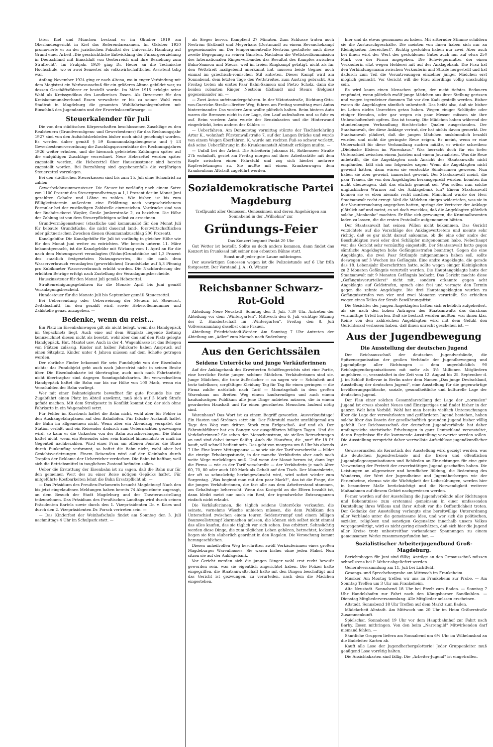täten Kiel und München bestand er im Oktober 1919 am Oberlandesgericht in Kiel das Referendarexamen. Im Oktober 1920 promovierte er an der juristischen Fakultät der Universität Hamburg auf Grund einer Arbeit „Die geschichtliche Entwicklung der Fürsorgeerziehung in Deutschland mit Einschluß von Oesterreich und ihre Beziehung zum Strafrecht". Im Frühjahr 1920 ging Dr. Heuer an die Technische Hochschule, wo er zwei Semester als volkswirtschaftlicher Assistent tätig war.
Anfang November 1924 ging er nach Altona, wo in enger Verbindung mit dem Magistrat ein Werbeausschuß für ein größeres Altona gebildet war, zu dessen Geschäftsführer er bestellt wurde. Im März 1915 erfolgte seine Wahl als Kreissyndikus des Landkreises Essen. Als Dezernent für den Kreiskommunalverband Essen verwaltete er bis zu seiner Wahl zum Stadtrat in Magdeburg die gesamten Wohlfahrtsanlegenheiten mit Einschluß des Jugendamts und der Erwerbslosenfürsorge. —
Steuerkalender für Juli
Die von den städtischen Körperschaften beschlossenen Zuschläge zu den Realsteuern (Grundvermögens- und Gewerbesteuer) für das Rechnungsjahr 1927 sind von den Aufsichtsbehörden bisher noch nicht genehmigt worden. Es werden daher gemäß § 59 Kommunalabgabengesetz und § 53 Gewerbesteuerverordnung die Zuschlagsprozentsätze des Rechnungsjahres 1926 weiter erhoben, und die hiernach geleisteten Zahlungen später auf die endgültigen Zuschläge verrechnet. Neue Hebezettel werden später zugestellt werden, die Hebezettel über Hauszinssteuer sind bereits zugestellt worden. Bei Barzahlung sind gegebenenfalls die vorjährigen Steuerzettel vorzulegen.
Bei den städtischen Steuerkassen sind bis zum 15. Juli ohne Schonfrist zu zahlen:
Gewerbelohnsummensteuer. Die Steuer ist vorläufig nach einem Satze von 1100 Prozent des Steuergrundbetrags = 1,1 Prozent der im Monat Juni gezahlten Gehalte und Löhne zu zahlen. Wie bisher, ist bis zum Fälligkeitstermin außerdem eine Erklärung nach vorgeschriebenem Formular bei der zuständigen Zahlstelle einzureichen. Vordrucke sind von der Buchdruckerei Wapler, Große Junkerstraße 2, zu beziehen. Die Höhe der Zahlung ist von dem Steuerpflichtigen selbst zu errechnen.
Grundvermögenssteuer (staatliche und kommunale) für den Monat Juli für bebaute Grundstücke, die nicht dauernd land-, forstwirtschaftlichen oder gärtnerischen Zwecken dienen (Kommunalzuschlag 200 Prozent).
Kanalgebühr. Die Kanalgebühr für Juli ist vorläufig in gleicher Höhe wie für den Monat Juni weiter zu entrichten. Wie bereits unterm 11. März bekanntgemacht, ist die Kanalgebühr mit Wirkung vom 1. April an für die nach dem Nutzungswert veranlagten (Wohn-)Grundstücke auf 1,3 Prozent des staatlich festgesetzten Nutzungswertes, für die nach dem Wasserverbrauch veranlagten (gewerblichen) Grundstücke auf 5,3 Pfennig pro Kubikmeter Wasserverbrauch erhöht worden. Die Nachforderung der erhöhten Beträge erfolgt nach Zustellung der Veranlagungsbescheide.
Hauszinssteuer für den Monat Juli gemäß Hebezettel.
Straßenreinigungsgebühren für die Monate April bis Juni gemäß Veranlagungsbescheid.
Hundesteuer für die Monate Juli bis September gemäß Steuerzettel.
Bei Uebersendung oder Ueberweisung der Steuern ist Steuerart, Zeitabschnitt, für den gezahlt wird, sowie Heberollennummer und Zahlstelle genau anzugeben. —
Bedenke, wenn du reist…
Ein Platz im Eisenbahnwagen gilt als nicht belegt, wenn das Handgepäck im Gepäcknetz liegt. Auch eine auf dem Sitzplatz liegende Zeitung kennzeichnet diesen nicht als besetzt, wohl aber das auf den Platz gelegte Handgepäck, Hut, Mantel usw. Auch in der 4. Wagenklasse ist das Belegen von Plätzen zulässig. Kinder mit halber Fahrkarte haben Anspruch auf einen Sitzplatz. Kinder unter 4 Jahren müssen auf dem Schoße getragen werden.
Der ehrliche Finder bekommt für sein Fundobjekt von der Eisenbahn nichts; das Fundobjekt geht auch nach Jahresfrist nicht in seinen Besitz über. Die Eisenbahnkarte ist übertragbar, auch noch nach Fahrtantritt; nicht übertragbar sind dagegen Sonntagsfahrkarten. Bei verwechseltem Handgepäck haftet die Bahn nur bis zur Höhe von 100 Mark, wenn ein Verschulden der Bahn vorliegt.
Wer mit einer Bahnsteigkarte bewaffnet für gute Freunde bis zur Zugabfahrt einen Platz im Abteil anwärmt, muß sich auf 3 Mark Strafe gefaßt machen. Mit dem Strafgesetz in Konflikt kommt der, der sich ohne Fahrkarte in ein Wagenabteil setzt.
Für Fehler im Kursbuch haftet die Bahn nicht, wohl aber für Fehler in den Aushängefahrplänen auf den Bahnhöfen. Für falsche Auskunft haftet die Bahn im allgemeinen nicht. Wenn aber ein Abendzug verspätet die Station verläßt und ein Reisender dadurch zum Uebernachten gezwungen wird, so kann er die Unkosten von der Bahn zurückverlangen. Die Bahn haftet nicht, wenn ein Reisender über sein Endziel hinausfährt; er muß im Gegenteil nachbezahlen. Wird einer Frau am offenen Fenster die Bluse durch Funkenflug verbrannt, so haftet die Bahn nicht, wohl aber bei Gesichtsverletzungen. Einem Reisenden wird auf der Kleinbahn durch Tropfen der Reklame der Ueberzieher verdorben. Die Bahn ist haftbar, weil sich die Betriebsmittel in tauglichem Zustand befinden sollen.
Ueber die Erstattung der Eisenbahn ist zu sagen, daß die Bahn nur für den gemeinen Wert des zu einer Reise nötigen Gepäcks haftet. Für mitgeführte Kostbarkeiten lehnt die Bahn Ersatzpflicht ab. —
— Das Präsidium des Preußen-Parlaments besucht Magdeburg! Nach den bis jetzt eingelaufenen Meldungen haben bereits 74 Abgeordnete zugesagt, an dem Besuch der Stadt Magdeburg und der Theaterausstellung teilzunehmen. Das Präsidium des Preußischen Landtags wird durch seinen Präsidenten Bartels sowie durch den 1. Vizepräsidenten Dr. v. Kries und durch den 2. Vizepräsidenten Dr. Porsch vertreten sein. —
— Das Kinderfest der Weinhofschule findet am Sonntag den 3. Juli nachmittags 4 Uhr im Schulpark statt. —
als Sieger hervor. Kampfzeit 27 Minuten. Zum Schlusse traten noch Neström (Estland) und Meyerhans (Dortmund) zu einem Revanchekampf gegeneinander an. Der temperamentvolle Neström gestaltete auch diese zweite Begegnung zu seinen Gunsten. Nachdem die Wettstreitkommission des Internationalen Ringerverbandes das Resultat des Kampfes zwischen Bahn-Samson und Steurs, weil im freien Ringkampf getätigt, nicht als für den Wettstreit maßgebend anerkannt hat, müssen beide Gegner noch einmal im griechisch-römischen Stil antreten. Dieser Kampf wird am Sonnabend, dem letzten Tage des Wettstreites, zum Austrag gebracht. Am Freitag treten als erstes Paar Bahn-Samson und Pietro Scholz, dann die beiden robusten Ringer Neström (Estland) und Steurs (Belgien) gegeneinander an. —
— Zwei Autos aufeinandergefahren. In der Viktoriastraße, Richtung Otto-von-Guericke-Straße—Breiter Weg, fuhren am Freitag vormittag zwei Autos hintereinander. Das vordere Auto wollte plötzlich halten. Beim hintern Auto waren die Bremsen nicht in der Lage, den Lauf aufzuhalten und so fuhr es auf. Beim vordern Auto wurde der Benzinkasten und die Hinterwand eingedrückt, beim andern der Kühler. —
— Ueberfahren. Am Donnerstag vormittag stürzte der Tischlerlehrling Artur K., wohnhaft Fürstenwallstraße 7, auf der Langen Brücke und wurde von einem Wagen überfahren. K. wurde am rechten Fuß so schwer verletzt, daß seine Ueberführung in die Krankenanstalt Altstadt erfolgen mußte. —
— Unfall bei der Arbeit. Die Arbeiterin Johanna H., Rothenseer Straße 27b wohnhaft, geriet am Freitag morgen auf ihrer Arbeitsstätte mit dem Kopfe zwischen einen Fahrstuhl und zog sich hierbei mehrere Kopfverletzungen zu. Sie mußte mit einem Krankenwagen dem Krankenhaus Altstadt zugeführt werden.
Sozialdemokratische Partei Magdeburg
Treffpunkt aller Genossen, Genossinnen und deren Angehörigen am Sonnabend in der „Wilhelma" zur
Gründungs-Feier
Das Konzert beginnt Punkt 20 Uhr
Gut Wetter ist bestellt. Sollte es doch anders kommen, dann findet das Konzert im Prunksaal mit seiner neu erbauten Bühne statt.
Sonst muß jeder gute Laune mitbringen.
Der auswärtigen Genossen wegen ist die Polizeistunde auf 6 Uhr früh festgesetzt. Der Vorstand. J. A.: O. Winzer
Reichsbanner Schwarz-Rot-Gold
Abteilung Neue Neustadt. Sonntag den 3. Juli, 7.30 Uhr, Antreten der Abteilung vor dem „Wintergarten". Mittwoch den 6. Juli wichtige Sitzung der 2. Hundertschaft im „Wintergarten". Freitag den 8. Juli Vollversammlung daselbst ohne Frauen.
Abteilung Friedrichstadt-Werder. Am Sonntag 7 Uhr Antreten der Abteilung am „Adler" zum Marsch nach Sudenburg.
Aus den Gerichtssälen
Seidene Unterröcke und junge Verkäuferinnen
Auf der Anklagebank des Erweiterten Schöffengerichts sitzt eine Partie, eine herrliche Partie junger, schöner Mädchen. Verkäuferinnen sind sie. Junge Mädchen, die trotz äußerlicher — na sagen wir — Schönheit und trotz tadelloser, sorgfältiger Kleidung Tag für Tag für einen geringen — die Firma zahlte natürlich nach Tarif — Monatsgehalt in dem großen Warenhaus am Breiten Weg einem kaufsreudigen und auch einem kaufunlustigen Publikum alle jene Dinge anbieten müssen, die in einem geordneten Haushalt und für einen geordneten Menschen laufend nötig sind.
Warenhaus? Das Wort ist zu einem Begriff geworden. Ausverkaufstage! Ein Hasten und Strömen setzt ein. Der Fahrstuhl macht unzähligemal am Tage den Weg vom dritten Stock zum Erdgeschoß. Auf und ab. Der Fahrstuhlführer hat ein Bangen vor ausgeführten billigen Tagen. Und die Verkäuferinnen? Sie sehen den Menschenstrom, sie stellen Betrachtungen an und sind dabei immer fleißig. Auch die Hausfrau, die „nur" für 18 Pf. kauft, will schnell bedient sein. Das geht von morgens um 8 Uhr bis abends 7 Uhr. Eine kurze Mittagspause — so wie sie der Tarif vorschreibt — bildet die einzige Erholungsstunde, in der manche Verkäuferin aber auch noch weite Wege zurücklegen muß. Und wenn der Monat herum ist, dann legt die Firma — wie es der Tarif vorschreibt — der Verkäuferin je nach Alter 60, 70, 80 oder auch 100 Mark als Gehalt auf den Tisch. Der Monatsletzte, der oft so sehnsüchtig herbeigewünscht wird, wird sofort wieder zum Sorgentag. „Was beginnt man mit den paar Mark?", das ist die Frage, die die jungen Verkäuferinnen, die fast alle aus dem Arbeiterstand stammen, am Gehaltstage beherrscht. Wenn das Kostgeld an die Eltern bezahlt ist, dann bleibt meist nur noch ein Rest, der irgendwelche Extravaganzen einfach nicht erlaubt.
Die Verkäuferinnen, die täglich seidene Unterröcke verkaufen, die seinste, vornehme Wäsche anbieten müssen, die dem Publikum den Unterschied zwischen einem teuren Seidenstrumpf und einem billigen Baumwollstrumpf klarmachen müssen, die können sich selbst nicht einmal das alles kaufen, das sie täglich vor sich sehen. Das erbittert. Sehnsüchtig werden diese Dinge, die zum täglichen Leben gehören, betrachtet, lockend liegen sie fein säuberlich geordnet in den Regalen. Die Versuchung kommt herangeschlichen.
Diesen unheilvollen Weg beschritten zwölf Verkäuferinnen eines großen Magdeburger Warenhauses. Sie waren bisher ohne jeden Makel. Nun sitzen sie auf der Anklagebank.
Vor Gericht werden sich die jungen Dinger wohl erst recht bewußt geworden sein, was sie eigentlich angerichtet haben. Die Polizei hatte eingegriffen, die Staatsanwaltschaft hatte mit den Dingen beschäftigt und das Gericht ist gezwungen, zu verurteilen, nach dem die Mädchen eingestehen.
hier und da etwas genommen zu haben. Mit zitternder Stimme schildern sie die Austauschgeschäfte. Die meisten von ihnen haben sich nur an Kleinigkeiten „bereichert". Richtig gestohlen haben nur zwei. Aber auch bei ihnen wird der Wert des gestohlenen Gutes auch nur auf etwa 250 Mark von der Firma angegeben. Die Schwiegermutter der einen Verkäuferin sitzt wegen Hehlerei mit auf der Anklagebank. Die Frau hat den Verbindungsmann zwischen Verkäuferin und Straße hergestellt und hat dadurch zum Teil die Veruntreuungen einzelner junger Mädchen erst möglich gemacht. Vor Gericht will die Frau allerdings völlig unschuldig sein.
Es wird kaum einen Menschen geben, der nicht tiefstes Bedauern empfindet, wenn plötzlich zwölf junge Mädchen aus ihrer Stellung gerissen und wegen irgendeiner dummen Tat vor den Kadi gestellt werden. Bisher waren die Angeklagten sämtlich unbestraft. Das heißt also, daß sie bisher im Leben nichts Unrechtes getan haben. Wegen einiger Schlüpfer oder einiger Hemden, oder gar wegen ein paar Messer müssen sie ihre Unbescholtenheit opfern. Das ist traurig. Die Mädchen haben während der stundenlangen Verhandlung fürchterliche Qualen ausgestanden. Der Staatsanwalt, der diese Anklage vertrat, der hat nichts davon gemerkt. Der Staatsanwalt plädiert, daß die jungen Mädchen auskömmlich bezahlt wurden und nicht die geringste Reue zeigen. Er meint, wenn er eine Ueberschrift für diese Verhandlung suchen müßte, er würde schreiben: „Diebische Elstern im Warenhaus." Was herrscht doch für ein tiefer Unterschied zwischen einem Juristen und einem Journalisten. Was die Reue anbetrifft, die die Angeklagten nach Ansicht des Staatsanwalts nicht empfänden, läßt sich nur folgendes sagen: Wenn die Angeklagten nicht geweint hätten, dann wären sie verstockte Sünderinnen gewesen. Nun haben sie aber geweint, immerfort geweint. Der Staatsanwalt meint, die paar Tränen, die von den Angeklagten herausgepreßt würden, könnten ihn nicht überzeugen, daß das ehrlich gemeint sei. Was sollen nun solche unglücklichen Würmer auf der Anklagebank tun? Einem Staatsanwalt können sie es eben niemals recht machen. Manchmal wurde der Herr Staatsanwalt recht erregt. Weil die Mädchen einiges widerriefen, was sie in der Voruntersuchung angegeben hatten, springt der Vertreter der Anklage plötzlich auf und meint, es sei doch zwecklos, daß die Angeklagten plötzlich solche „Menkenke" machten. Er fähe sich gezwungen, die Kriminalbeamten laden zu lassen, die die ersten Protokolle aufgenommen hätten.
Der Staatsanwalt hat seinen Willen nicht bekommen. Das Gericht verzichtete auf die Vorschläge des Anklagevertreters und meinte sehr richtig, daß es gar nicht darauf ankomme, ob die eine oder andre der Beschuldigten zwei oder drei Schlüpfer mitgenommen habe. Neberhaupt war das Gericht sehr vernünftig eingestellt. Der Staatsanwalt hatte gegen sämtliche Angeklagten hohe Gefängnisstrafen beantragt. Gegen die eine Angeklagte, die zwei Paar Strümpfe mitgenommen haben soll, sollte deswegen auf 3 Wochen ins Gefängnis. Eine andre Angeklagte, die gerade das 18. Lebensjahr überschritten hatte, sollte wegen einiger Kleinigkeiten zu 2 Monaten Gefängnis verurteilt werden. Die Hauptangeklagte hatte der Staatsanwalt mit 9 Monaten Gefängnis bedacht. Das Gericht machte diese „Gefängnisverurteilerei" nicht mit, sondern erkannte gegen acht Angeklagte auf Geldstrafen, sprach eine frei und vertagte den Termin gegen die zehnte Angeklagte. Die drei Hauptangeklagten wurden zu Gefängnisstrafen von vier und zwei Monaten verurteilt. Sie erhielten wegen eines Teiles der Strafe Bewährungsfrist.
Die Gesichter der jungen Angeklagten hatten sich erheblich aufgeheitert, als sie nach den hohen Anträgen des Staatsanwalts das durchaus vernünftige Urteil hörten. Daß sie bestraft werden mußten, war ihnen klar. Keine von den zahlreichen Angeklagten wird mit dem Gefühl den Gerichtssaal verlassen haben, daß ihnen unrecht geschehen ist. —
Aus der Jugendbewegung
Die Ausstellung der deutschen Jugend
Der Reichsausschuß der deutschen Jugendverbände, die Spitzenorganisation der großen Verbände der Jugendbewegung und Jugendpflege aller Richtungen — dem augenblicklich 90 Reichsjugendorganisationen mit mehr als 3½ Millionen Mitgliedern angehören —, veranstaltet in der Zeit vom 12. August bis 25. September d. J. im Schloß Bellevue in Berlin unter dem Namen „Das junge Deutschland, Ausstellung der deutschen Jugend", eine Ausstellung für die gegenwärtige bevölkerungspolitische, soziale, gesundheitliche und kulturelle Lage der deutschen Jugend.
Der Plan einer solchen Gesamtdarstellung der Lage der „normalen" Jugend ist etwas absolut Neues und Einzigartiges und findet bisher in der ganzen Welt kein Vorbild. Wohl hat man bereits vielfach Untersuchungen über die Lage der verwahrlosten und gefährdeten Jugend bestehen, haben solche über das Dasein der gesellschaftlich gesunden Jugend bisher völlig gefehlt. Der Reichsausschuß der deutschen Jugendverbände hat daher umfangreiche statistische Erhebungen in ganz Deutschland veranstaltet, deren Ergebnisse für die kommende Ausstellung verwertet werden sollen. Die Ausstellung verspricht daher wertvollste Aufschlüsse jugendkundlicher Art.
Gewissermaßen als Kernstück der Ausstellung wird gezeigt werden, was die deutschen Jugendverbände und die freien und öffentlichen Jugendpflegeorganisationen und Behörden an Einrichtungen für eine gute Verwendung der Freizeit der erwerbstätigen Jugend geschaffen haben. Die Leistungen an allgemeiner und beruflicher Bildung, die Bedeutung des Wanderns, der Wert der Jugendheime und Jugendherbergen wie der Ferienheime, ebenso wie die Wichtigkeit der Leibesübungen, werden hier in besonderer Maße berücksichtigt und die Notwendigkeit weiterer Maßnahmen auf diesem Gebiet nachgewiesen werden.
Ferner werden auf der Ausstellung die Jugendverbände aller Richtungen und Bekenntnisse zum erstenmal gemeinsam in einer umfassenden Darstellung ihres Willens und ihrer Arbeit vor die Oeffentlichkeit treten. Der Gedanke der Ausstellung verlangte eine bereitwillige Unterordnung aller Verbände unter die gemeinsame Idee, und wer sich die politischen, sozialen, religiösen und sonstigen Gegensätze innerhalb unsers Volkes vergegenwärtigt, wird es nicht gering einschätzen, daß sich hier die Jugend aller Kreise trotz unbestreitbar vorhandener Spannungen zu einem gemeinsamen Werke zusammengefunden hat. —
Sozialistischer Arbeiterjugendbund Groß-Magdeburg.
Berichtsbogen für Juni sind fällig. Anträge an den Ortsausschuß müssen schnellstens bei P. Weber abgeliefert werden.
Generalversammlung am 11. Juli bei Lichtfeld.
Gesangs- und Sprechchorprobe am Mittwoch im Frankeheim.
Musiker. Am Montag treffen wir uns im Frankeheim zur Probe. — Am Sonntag Treffen um 3 Uhr am Frankeheim.
Alte Neustadt. Sonnabend 18 Uhr bei Etzelt zum Baden. — Sonntag 7 Uhr Handelshafen zur Fahrt nach den Königsborner Sandkuhlen. — Dienstag Mitgliederversammlung. Alle Mitglieder müssen erscheinen.
Altstadt. Sonnabend 18 Uhr Treffen auf dem Markt zum Baden.
Mädelarbeit Altstadt. Am Mittwoch um 20 Uhr im Heim Gräberstraße Zusammenkunft.
Spielschar. Sonnabend 19 Uhr vor dem Hauptbahnhof zur Fahrt nach Barby. Essen mitbringen. Von den beim „Narrengild" Mitwirkenden darf niemand fehlen. —
Sämtliche Gruppen liefern am Sonnabend um 6½ Uhr im Wilhelmsbad an die Badeleiter Karten ab.
Kauft alle Lose der Jugendherbergslotterie! Jeder Gruppenleiter muß genügend Lose vorrätig halten.
Die Ansichtskarten sind fällig. Die „Arbeiter-Jugend" ist eingetroffen.